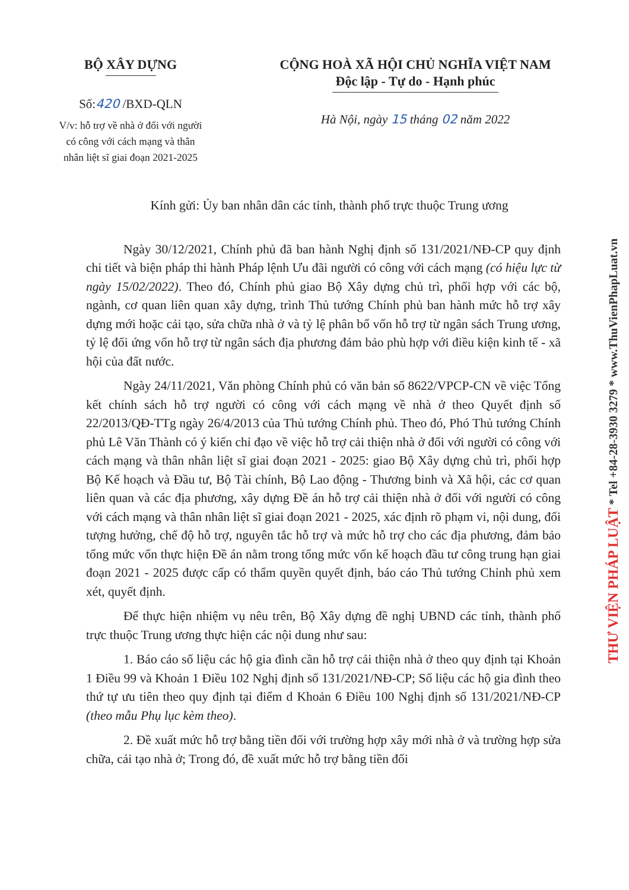BỘ XÂY DỰNG
Số:420 /BXD-QLN
V/v: hỗ trợ về nhà ở đối với người
có công với cách mạng và thân
nhân liệt sĩ giai đoạn 2021-2025
CỘNG HOÀ XÃ HỘI CHỦ NGHĨA VIỆT NAM
Độc lập - Tự do - Hạnh phúc
Hà Nội, ngày 15 tháng 02 năm 2022
Kính gửi: Ủy ban nhân dân các tỉnh, thành phố trực thuộc Trung ương
Ngày 30/12/2021, Chính phủ đã ban hành Nghị định số 131/2021/NĐ-CP quy định chi tiết và biện pháp thi hành Pháp lệnh Ưu đãi người có công với cách mạng (có hiệu lực từ ngày 15/02/2022). Theo đó, Chính phủ giao Bộ Xây dựng chủ trì, phối hợp với các bộ, ngành, cơ quan liên quan xây dựng, trình Thủ tướng Chính phủ ban hành mức hỗ trợ xây dựng mới hoặc cải tạo, sửa chữa nhà ở và tỷ lệ phân bổ vốn hỗ trợ từ ngân sách Trung ương, tỷ lệ đối ứng vốn hỗ trợ từ ngân sách địa phương đảm bảo phù hợp với điều kiện kinh tế - xã hội của đất nước.
Ngày 24/11/2021, Văn phòng Chính phủ có văn bản số 8622/VPCP-CN về việc Tổng kết chính sách hỗ trợ người có công với cách mạng về nhà ở theo Quyết định số 22/2013/QĐ-TTg ngày 26/4/2013 của Thủ tướng Chính phủ. Theo đó, Phó Thủ tướng Chính phủ Lê Văn Thành có ý kiến chỉ đạo về việc hỗ trợ cải thiện nhà ở đối với người có công với cách mạng và thân nhân liệt sĩ giai đoạn 2021 - 2025: giao Bộ Xây dựng chủ trì, phối hợp Bộ Kế hoạch và Đầu tư, Bộ Tài chính, Bộ Lao động - Thương binh và Xã hội, các cơ quan liên quan và các địa phương, xây dựng Đề án hỗ trợ cải thiện nhà ở đối với người có công với cách mạng và thân nhân liệt sĩ giai đoạn 2021 - 2025, xác định rõ phạm vi, nội dung, đối tượng hưởng, chế độ hỗ trợ, nguyên tắc hỗ trợ và mức hỗ trợ cho các địa phương, đảm bảo tổng mức vốn thực hiện Đề án nằm trong tổng mức vốn kế hoạch đầu tư công trung hạn giai đoạn 2021 - 2025 được cấp có thẩm quyền quyết định, báo cáo Thủ tướng Chỉnh phủ xem xét, quyết định.
Để thực hiện nhiệm vụ nêu trên, Bộ Xây dựng đề nghị UBND các tỉnh, thành phố trực thuộc Trung ương thực hiện các nội dung như sau:
1. Báo cáo số liệu các hộ gia đình cần hỗ trợ cải thiện nhà ở theo quy định tại Khoản 1 Điều 99 và Khoản 1 Điều 102 Nghị định số 131/2021/NĐ-CP; Số liệu các hộ gia đình theo thứ tự ưu tiên theo quy định tại điểm d Khoản 6 Điều 100 Nghị định số 131/2021/NĐ-CP (theo mẫu Phụ lục kèm theo).
2. Đề xuất mức hỗ trợ bằng tiền đối với trường hợp xây mới nhà ở và trường hợp sửa chữa, cải tạo nhà ở; Trong đó, đề xuất mức hỗ trợ bằng tiền đối
THƯ VIỆN PHÁP LUẬT * Tel +84-28-3930 3279 * www.ThuVienPhapLuat.vn